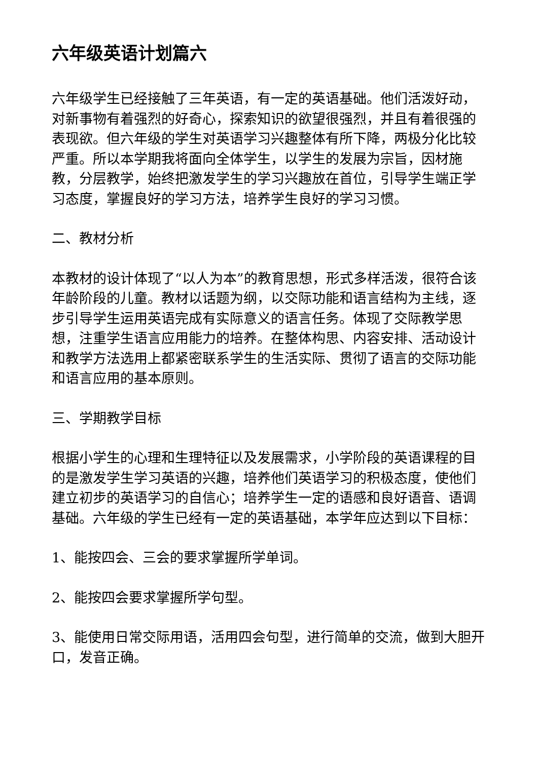六年级英语计划篇六
六年级学生已经接触了三年英语，有一定的英语基础。他们活泼好动，对新事物有着强烈的好奇心，探索知识的欲望很强烈，并且有着很强的表现欲。但六年级的学生对英语学习兴趣整体有所下降，两极分化比较严重。所以本学期我将面向全体学生，以学生的发展为宗旨，因材施教，分层教学，始终把激发学生的学习兴趣放在首位，引导学生端正学习态度，掌握良好的学习方法，培养学生良好的学习习惯。
二、教材分析
本教材的设计体现了“以人为本”的教育思想，形式多样活泼，很符合该年龄阶段的儿童。教材以话题为纲，以交际功能和语言结构为主线，逐步引导学生运用英语完成有实际意义的语言任务。体现了交际教学思想，注重学生语言应用能力的培养。在整体构思、内容安排、活动设计和教学方法选用上都紧密联系学生的生活实际、贯彻了语言的交际功能和语言应用的基本原则。
三、学期教学目标
根据小学生的心理和生理特征以及发展需求，小学阶段的英语课程的目的是激发学生学习英语的兴趣，培养他们英语学习的积极态度，使他们建立初步的英语学习的自信心；培养学生一定的语感和良好语音、语调基础。六年级的学生已经有一定的英语基础，本学年应达到以下目标：
1、能按四会、三会的要求掌握所学单词。
2、能按四会要求掌握所学句型。
3、能使用日常交际用语，活用四会句型，进行简单的交流，做到大胆开口，发音正确。